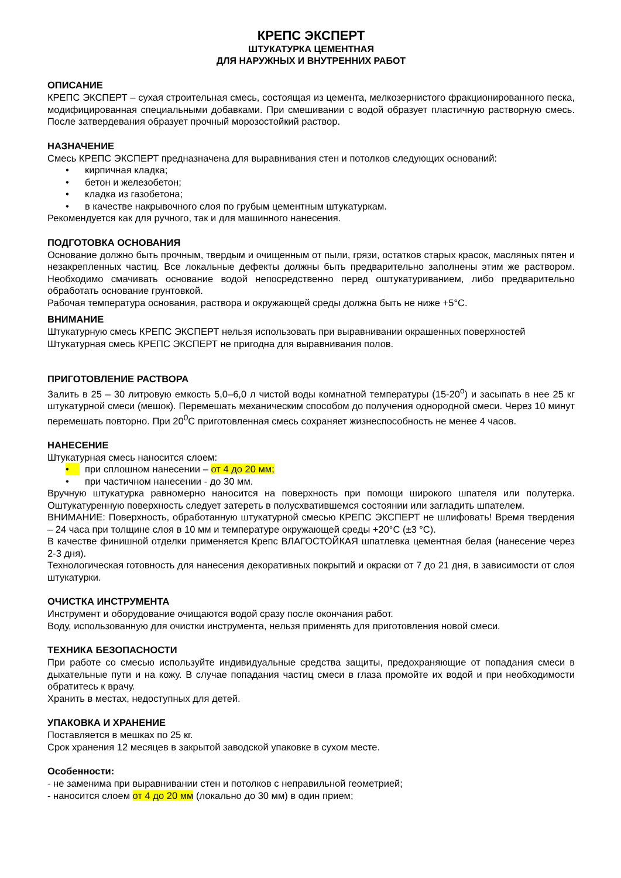КРЕПС ЭКСПЕРТ
ШТУКАТУРКА ЦЕМЕНТНАЯ
ДЛЯ НАРУЖНЫХ И ВНУТРЕННИХ РАБОТ
ОПИСАНИЕ
КРЕПС ЭКСПЕРТ – сухая строительная смесь, состоящая из цемента, мелкозернистого фракционированного песка, модифицированная специальными добавками. При смешивании с водой образует пластичную растворную смесь. После затвердевания образует прочный морозостойкий раствор.
НАЗНАЧЕНИЕ
Смесь КРЕПС ЭКСПЕРТ предназначена для выравнивания стен и потолков следующих оснований:
• кирпичная кладка;
• бетон и железобетон;
• кладка из газобетона;
• в качестве накрывочного слоя по грубым цементным штукатуркам.
Рекомендуется как для ручного, так и для машинного нанесения.
ПОДГОТОВКА ОСНОВАНИЯ
Основание должно быть прочным, твердым и очищенным от пыли, грязи, остатков старых красок, масляных пятен и незакрепленных частиц. Все локальные дефекты должны быть предварительно заполнены этим же раствором. Необходимо смачивать основание водой непосредственно перед оштукатуриванием, либо предварительно обработать основание грунтовкой.
Рабочая температура основания, раствора и окружающей среды должна быть не ниже +5°С.
ВНИМАНИЕ
Штукатурную смесь КРЕПС ЭКСПЕРТ нельзя использовать при выравнивании окрашенных поверхностей
Штукатурная смесь КРЕПС ЭКСПЕРТ не пригодна для выравнивания полов.
ПРИГОТОВЛЕНИЕ РАСТВОРА
Залить в 25 – 30 литровую емкость 5,0–6,0 л чистой воды комнатной температуры (15-20<sup>о</sup>) и засыпать в нее 25 кг штукатурной смеси (мешок). Перемешать механическим способом до получения однородной смеси. Через 10 минут перемешать повторно. При 20<sup>0</sup>С приготовленная смесь сохраняет жизнеспособность не менее 4 часов.
НАНЕСЕНИЕ
Штукатурная смесь наносится слоем:
• при сплошном нанесении – от 4 до 20 мм;
• при частичном нанесении - до 30 мм.
Вручную штукатурка равномерно наносится на поверхность при помощи широкого шпателя или полутерка. Оштукатуренную поверхность следует затереть в полусхватившемся состоянии или загладить шпателем.
ВНИМАНИЕ: Поверхность, обработанную штукатурной смесью КРЕПС ЭКСПЕРТ не шлифовать! Время твердения – 24 часа при толщине слоя в 10 мм и температуре окружающей среды +20°С (±3 °С).
В качестве финишной отделки применяется Крепс ВЛАГОСТОЙКАЯ шпатлевка цементная белая (нанесение через 2-3 дня).
Технологическая готовность для нанесения декоративных покрытий и окраски от 7 до 21 дня, в зависимости от слоя штукатурки.
ОЧИСТКА ИНСТРУМЕНТА
Инструмент и оборудование очищаются водой сразу после окончания работ.
Воду, использованную для очистки инструмента, нельзя применять для приготовления новой смеси.
ТЕХНИКА БЕЗОПАСНОСТИ
При работе со смесью используйте индивидуальные средства защиты, предохраняющие от попадания смеси в дыхательные пути и на кожу. В случае попадания частиц смеси в глаза промойте их водой и при необходимости обратитесь к врачу.
Хранить в местах, недоступных для детей.
УПАКОВКА И ХРАНЕНИЕ
Поставляется в мешках по 25 кг.
Срок хранения 12 месяцев в закрытой заводской упаковке в сухом месте.
Особенности:
- не заменима при выравнивании стен и потолков с неправильной геометрией;
- наносится слоем от 4 до 20 мм (локально до 30 мм) в один прием;